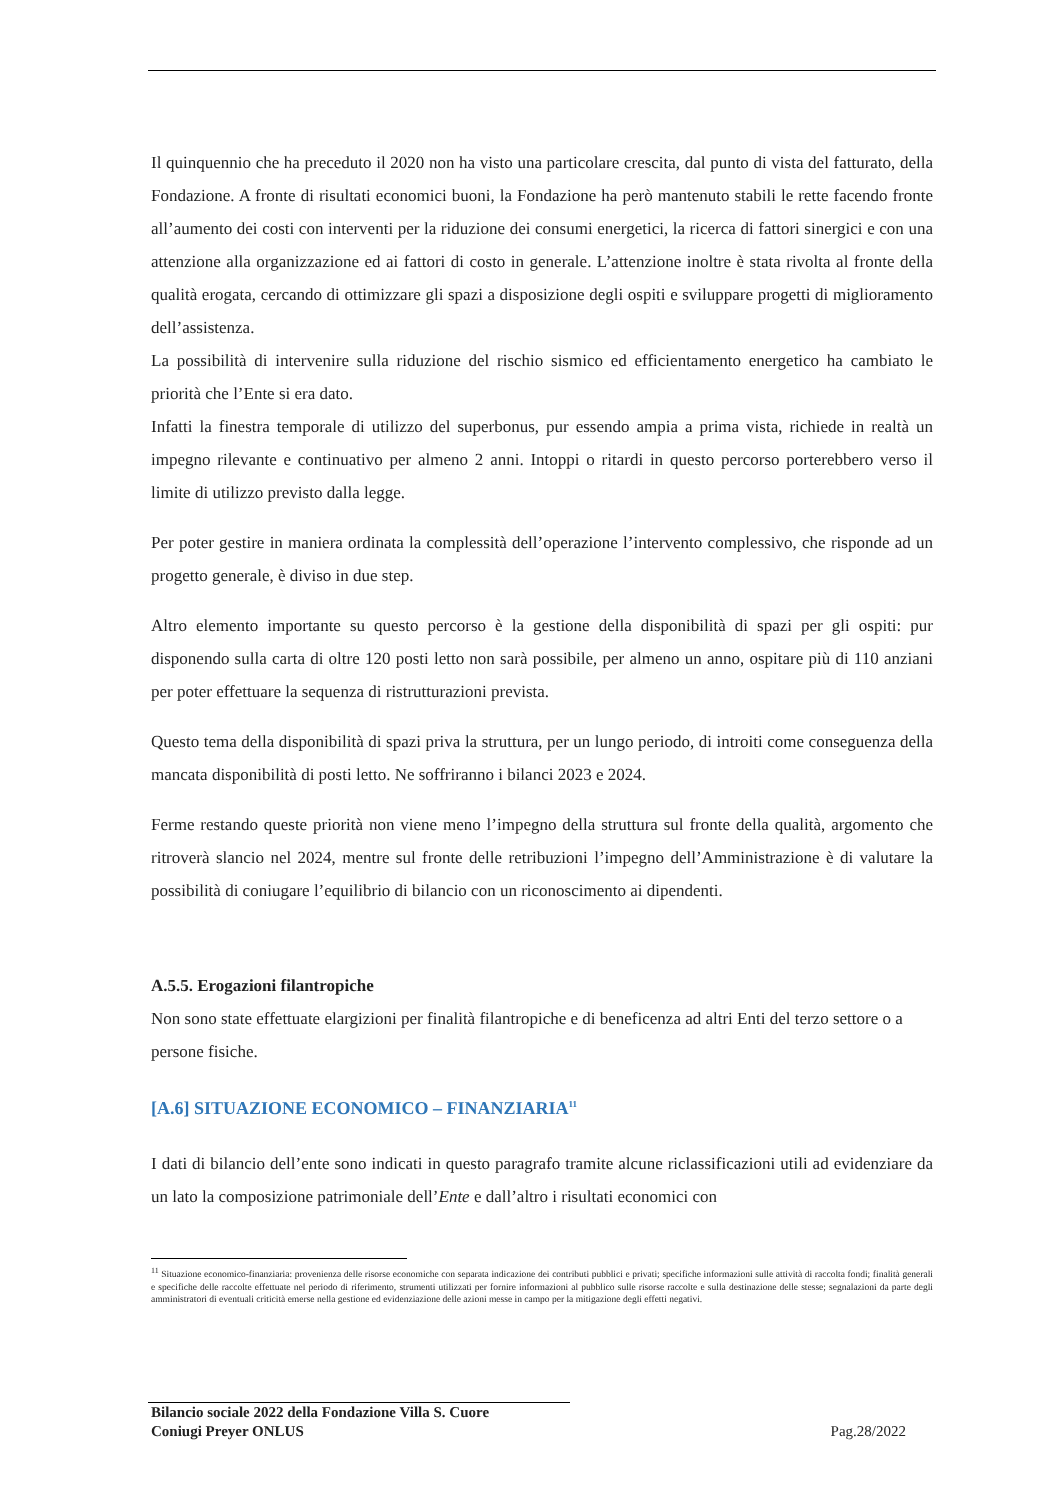Il quinquennio che ha preceduto il 2020 non ha visto una particolare crescita, dal punto di vista del fatturato, della Fondazione. A fronte di risultati economici buoni, la Fondazione ha però mantenuto stabili le rette facendo fronte all’aumento dei costi con interventi per la riduzione dei consumi energetici, la ricerca di fattori sinergici e con una attenzione alla organizzazione ed ai fattori di costo in generale. L’attenzione inoltre è stata rivolta al fronte della qualità erogata, cercando di ottimizzare gli spazi a disposizione degli ospiti e sviluppare progetti di miglioramento dell’assistenza.
La possibilità di intervenire sulla riduzione del rischio sismico ed efficientamento energetico ha cambiato le priorità che l’Ente si era dato.
Infatti la finestra temporale di utilizzo del superbonus, pur essendo ampia a prima vista, richiede in realtà un impegno rilevante e continuativo per almeno 2 anni. Intoppi o ritardi in questo percorso porterebbero verso il limite di utilizzo previsto dalla legge.
Per poter gestire in maniera ordinata la complessità dell’operazione l’intervento complessivo, che risponde ad un progetto generale, è diviso in due step.
Altro elemento importante su questo percorso è la gestione della disponibilità di spazi per gli ospiti: pur disponendo sulla carta di oltre 120 posti letto non sarà possibile, per almeno un anno, ospitare più di 110 anziani per poter effettuare la sequenza di ristrutturazioni prevista.
Questo tema della disponibilità di spazi priva la struttura, per un lungo periodo, di introiti come conseguenza della mancata disponibilità di posti letto. Ne soffriranno i bilanci 2023 e 2024.
Ferme restando queste priorità non viene meno l’impegno della struttura sul fronte della qualità, argomento che ritroverà slancio nel 2024, mentre sul fronte delle retribuzioni l’impegno dell’Amministrazione è di valutare la possibilità di coniugare l’equilibrio di bilancio con un riconoscimento ai dipendenti.
A.5.5. Erogazioni filantropiche
Non sono state effettuate elargizioni per finalità filantropiche e di beneficenza ad altri Enti del terzo settore o a persone fisiche.
[A.6] SITUAZIONE ECONOMICO – FINANZIARIA<sup>11</sup>
I dati di bilancio dell’ente sono indicati in questo paragrafo tramite alcune riclassificazioni utili ad evidenziare da un lato la composizione patrimoniale dell’Ente e dall’altro i risultati economici con
<sup>11</sup> Situazione economico-finanziaria: provenienza delle risorse economiche con separata indicazione dei contributi pubblici e privati; specifiche informazioni sulle attività di raccolta fondi; finalità generali e specifiche delle raccolte effettuate nel periodo di riferimento, strumenti utilizzati per fornire informazioni al pubblico sulle risorse raccolte e sulla destinazione delle stesse; segnalazioni da parte degli amministratori di eventuali criticità emerse nella gestione ed evidenziazione delle azioni messe in campo per la mitigazione degli effetti negativi.
Bilancio sociale 2022 della Fondazione Villa S. Cuore
Coniugi Preyer ONLUS
Pag.28/2022